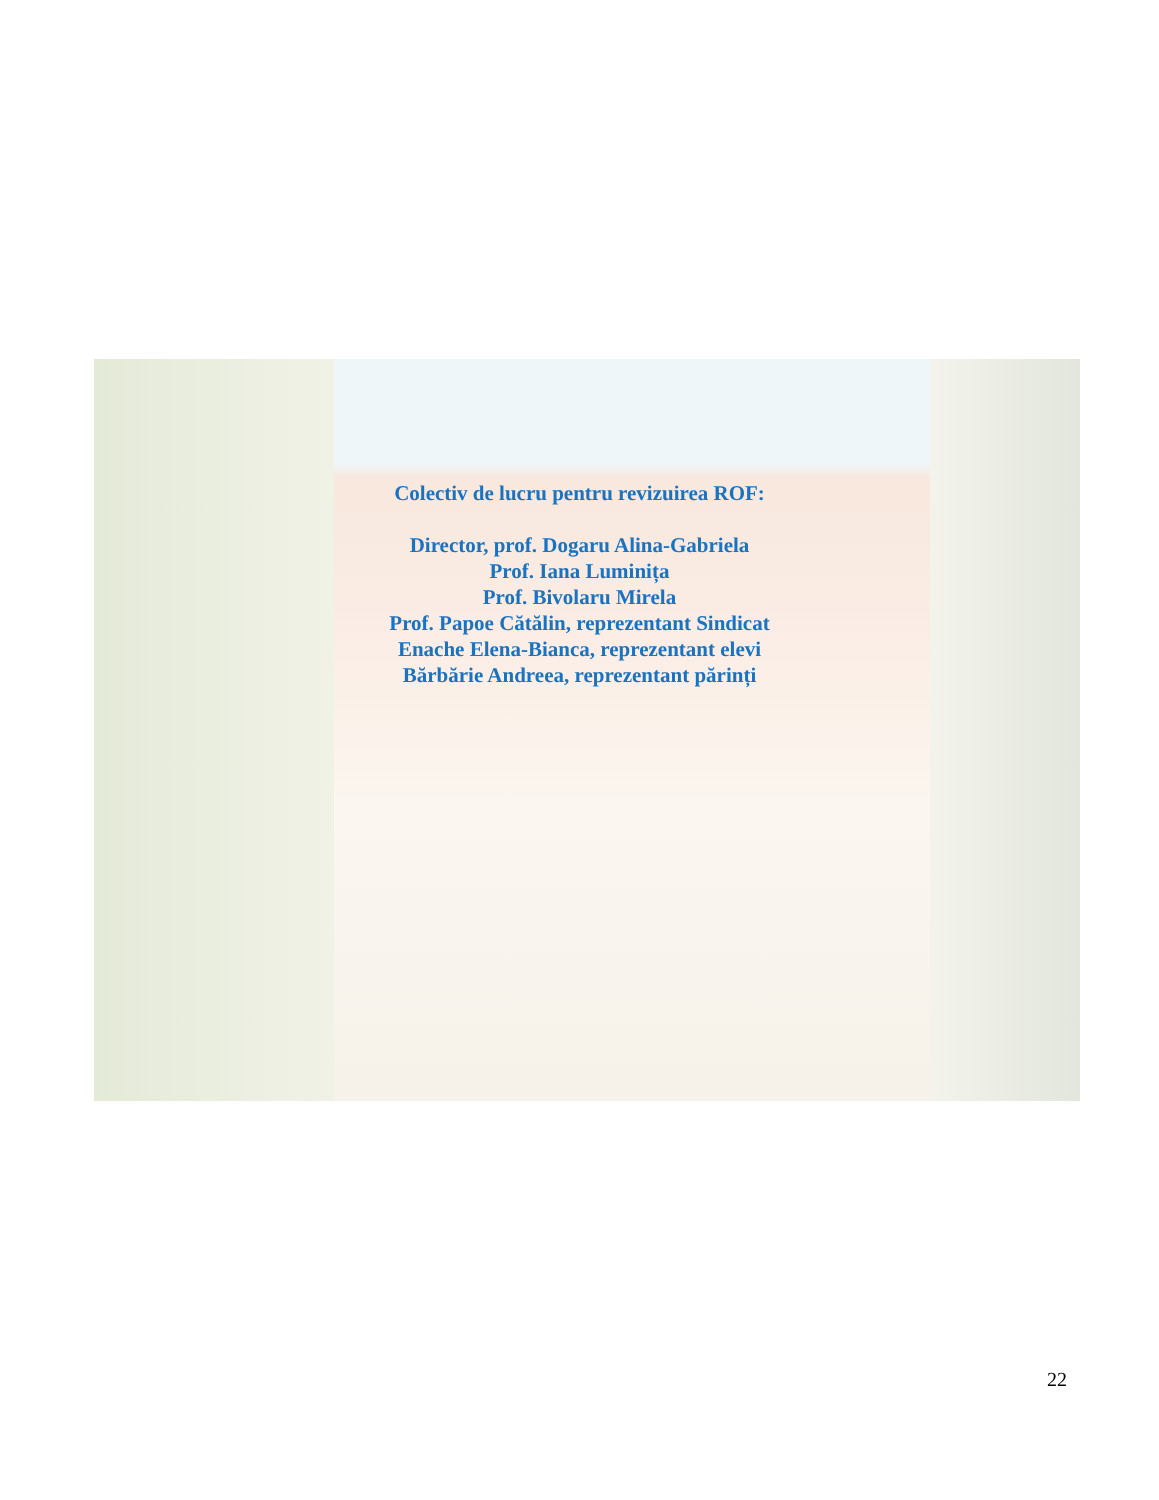Colectiv de lucru pentru revizuirea ROF:
Director, prof. Dogaru Alina-Gabriela
Prof. Iana Luminița
Prof. Bivolaru Mirela
Prof. Papoe Cătălin, reprezentant Sindicat
Enache Elena-Bianca, reprezentant elevi
Bărbărie Andreea, reprezentant părinți
22